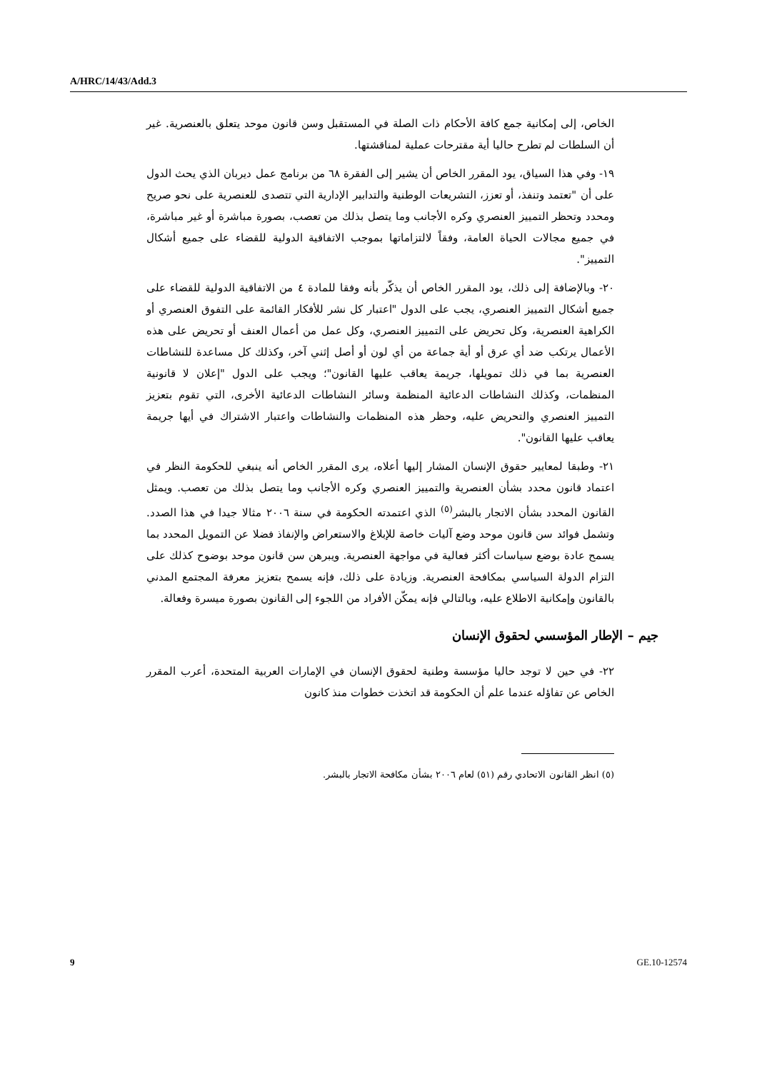A/HRC/14/43/Add.3
الخاص، إلى إمكانية جمع كافة الأحكام ذات الصلة في المستقبل وسن قانون موحد يتعلق بالعنصرية. غير أن السلطات لم تطرح حاليا أية مقترحات عملية لمناقشتها.
١٩- وفي هذا السياق، يود المقرر الخاص أن يشير إلى الفقرة ٦٨ من برنامج عمل ديربان الذي يحث الدول على أن "تعتمد وتنفذ، أو تعزز، التشريعات الوطنية والتدابير الإدارية التي تتصدى للعنصرية على نحو صريح ومحدد وتحظر التمييز العنصري وكره الأجانب وما يتصل بذلك من تعصب، بصورة مباشرة أو غير مباشرة، في جميع مجالات الحياة العامة، وفقاً لالتزاماتها بموجب الاتفاقية الدولية للقضاء على جميع أشكال التمييز".
٢٠- وبالإضافة إلى ذلك، يود المقرر الخاص أن يذكّر بأنه وفقا للمادة ٤ من الاتفاقية الدولية للقضاء على جميع أشكال التمييز العنصري، يجب على الدول "اعتبار كل نشر للأفكار القائمة على التفوق العنصري أو الكراهية العنصرية، وكل تحريض على التمييز العنصري، وكل عمل من أعمال العنف أو تحريض على هذه الأعمال يرتكب ضد أي عرق أو أية جماعة من أي لون أو أصل إثني آخر، وكذلك كل مساعدة للنشاطات العنصرية بما في ذلك تمويلها، جريمة يعاقب عليها القانون"؛ ويجب على الدول "إعلان لا قانونية المنظمات، وكذلك النشاطات الدعائية المنظمة وسائر النشاطات الدعائية الأخرى، التي تقوم بتعزيز التمييز العنصري والتحريض عليه، وحظر هذه المنظمات والنشاطات واعتبار الاشتراك في أيها جريمة يعاقب عليها القانون".
٢١- وطبقا لمعايير حقوق الإنسان المشار إليها أعلاه، يرى المقرر الخاص أنه ينبغي للحكومة النظر في اعتماد قانون محدد بشأن العنصرية والتمييز العنصري وكره الأجانب وما يتصل بذلك من تعصب. ويمثل القانون المحدد بشأن الاتجار بالبشر<sup>(٥)</sup> الذي اعتمدته الحكومة في سنة ٢٠٠٦ مثالا جيدا في هذا الصدد. وتشمل فوائد سن قانون موحد وضع آليات خاصة للإبلاغ والاستعراض والإنفاذ فضلا عن التمويل المحدد بما يسمح عادة بوضع سياسات أكثر فعالية في مواجهة العنصرية. ويبرهن سن قانون موحد بوضوح كذلك على التزام الدولة السياسي بمكافحة العنصرية. وزيادة على ذلك، فإنه يسمح بتعزيز معرفة المجتمع المدني بالقانون وإمكانية الاطلاع عليه، وبالتالي فإنه يمكّن الأفراد من اللجوء إلى القانون بصورة ميسرة وفعالة.
جيم – الإطار المؤسسي لحقوق الإنسان
٢٢- في حين لا توجد حاليا مؤسسة وطنية لحقوق الإنسان في الإمارات العربية المتحدة، أعرب المقرر الخاص عن تفاؤله عندما علم أن الحكومة قد اتخذت خطوات منذ كانون
(٥) انظر القانون الاتحادي رقم (٥١) لعام ٢٠٠٦ بشأن مكافحة الاتجار بالبشر.
9 GE.10-12574